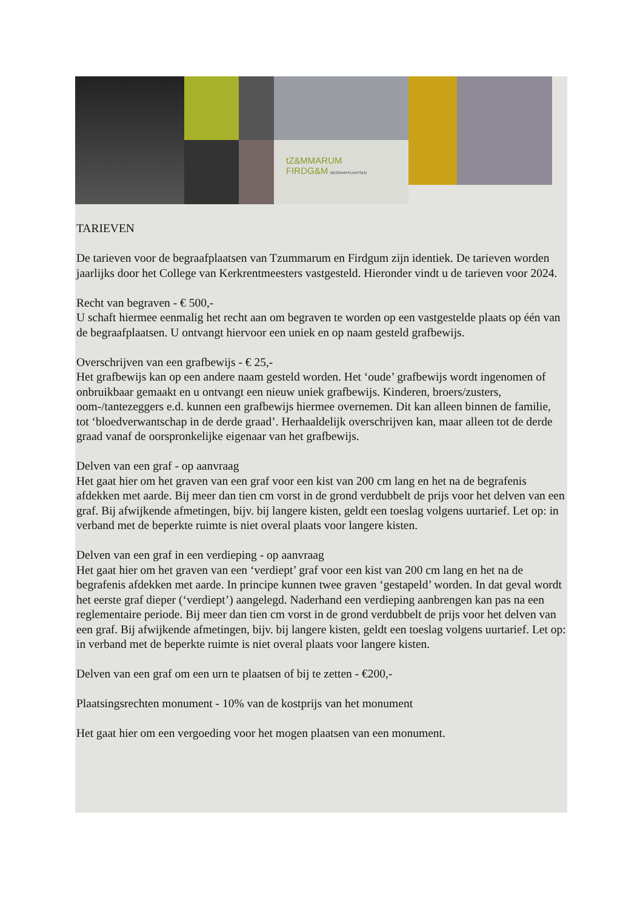tZ&MMARUM
FIRDG&M BEGRAAFPLAATSEN
TARIEVEN
De tarieven voor de begraafplaatsen van Tzummarum en Firdgum zijn identiek. De tarieven worden jaarlijks door het College van Kerkrentmeesters vastgesteld. Hieronder vindt u de tarieven voor 2024.
Recht van begraven - € 500,-
U schaft hiermee eenmalig het recht aan om begraven te worden op een vastgestelde plaats op één van de begraafplaatsen. U ontvangt hiervoor een uniek en op naam gesteld grafbewijs.
Overschrijven van een grafbewijs - € 25,-
Het grafbewijs kan op een andere naam gesteld worden. Het ‘oude’ grafbewijs wordt ingenomen of onbruikbaar gemaakt en u ontvangt een nieuw uniek grafbewijs. Kinderen, broers/zusters, oom-/tantezeggers e.d. kunnen een grafbewijs hiermee overnemen. Dit kan alleen binnen de familie, tot ‘bloedverwantschap in de derde graad’. Herhaaldelijk overschrijven kan, maar alleen tot de derde graad vanaf de oorspronkelijke eigenaar van het grafbewijs.
Delven van een graf - op aanvraag
Het gaat hier om het graven van een graf voor een kist van 200 cm lang en het na de begrafenis afdekken met aarde. Bij meer dan tien cm vorst in de grond verdubbelt de prijs voor het delven van een graf. Bij afwijkende afmetingen, bijv. bij langere kisten, geldt een toeslag volgens uurtarief. Let op: in verband met de beperkte ruimte is niet overal plaats voor langere kisten.
Delven van een graf in een verdieping - op aanvraag
Het gaat hier om het graven van een ‘verdiept’ graf voor een kist van 200 cm lang en het na de begrafenis afdekken met aarde. In principe kunnen twee graven ‘gestapeld’ worden. In dat geval wordt het eerste graf dieper (‘verdiept’) aangelegd. Naderhand een verdieping aanbrengen kan pas na een reglementaire periode. Bij meer dan tien cm vorst in de grond verdubbelt de prijs voor het delven van een graf. Bij afwijkende afmetingen, bijv. bij langere kisten, geldt een toeslag volgens uurtarief. Let op: in verband met de beperkte ruimte is niet overal plaats voor langere kisten.
Delven van een graf om een urn te plaatsen of bij te zetten - €200,-
Plaatsingsrechten monument - 10% van de kostprijs van het monument
Het gaat hier om een vergoeding voor het mogen plaatsen van een monument.